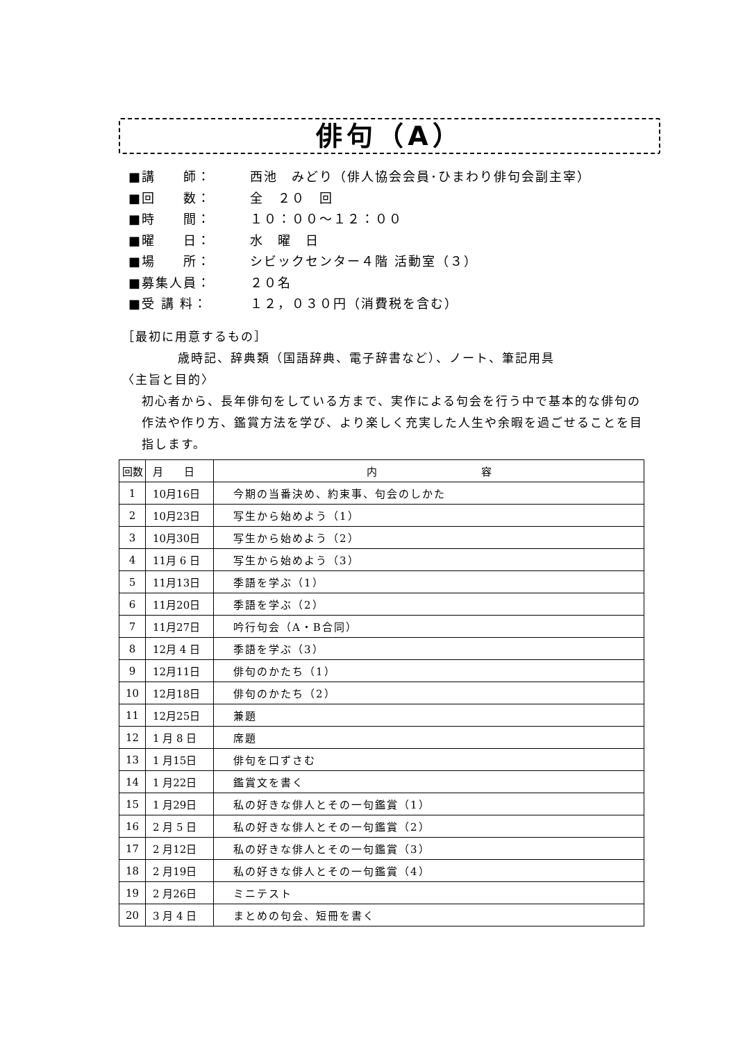俳句（A）
■講　　師： 西池　みどり（俳人協会会員･ひまわり俳句会副主宰）
■回　　数： 全　２０　回
■時　　間： １０：００～１２：００
■曜　　日： 水　曜　日
■場　　所： シビックセンター４階 活動室（３）
■募集人員： ２０名
■受 講 料： １２，０３０円（消費税を含む）
［最初に用意するもの］
歳時記、辞典類（国語辞典、電子辞書など）、ノート、筆記用具
〈主旨と目的〉
初心者から、長年俳句をしている方まで、実作による句会を行う中で基本的な俳句の作法や作り方、鑑賞方法を学び、より楽しく充実した人生や余暇を過ごせることを目指します。
| 回数 | 月 日 | 内 容 |
| --- | --- | --- |
| 1 | 10月16日 | 今期の当番決め、約束事、句会のしかた |
| 2 | 10月23日 | 写生から始めよう（1） |
| 3 | 10月30日 | 写生から始めよう（2） |
| 4 | 11月 6 日 | 写生から始めよう（3） |
| 5 | 11月13日 | 季語を学ぶ（1） |
| 6 | 11月20日 | 季語を学ぶ（2） |
| 7 | 11月27日 | 吟行句会（A・B合同） |
| 8 | 12月 4 日 | 季語を学ぶ（3） |
| 9 | 12月11日 | 俳句のかたち（1） |
| 10 | 12月18日 | 俳句のかたち（2） |
| 11 | 12月25日 | 兼題 |
| 12 | 1 月 8 日 | 席題 |
| 13 | 1 月15日 | 俳句を口ずさむ |
| 14 | 1 月22日 | 鑑賞文を書く |
| 15 | 1 月29日 | 私の好きな俳人とその一句鑑賞（1） |
| 16 | 2 月 5 日 | 私の好きな俳人とその一句鑑賞（2） |
| 17 | 2 月12日 | 私の好きな俳人とその一句鑑賞（3） |
| 18 | 2 月19日 | 私の好きな俳人とその一句鑑賞（4） |
| 19 | 2 月26日 | ミニテスト |
| 20 | 3 月 4 日 | まとめの句会、短冊を書く |